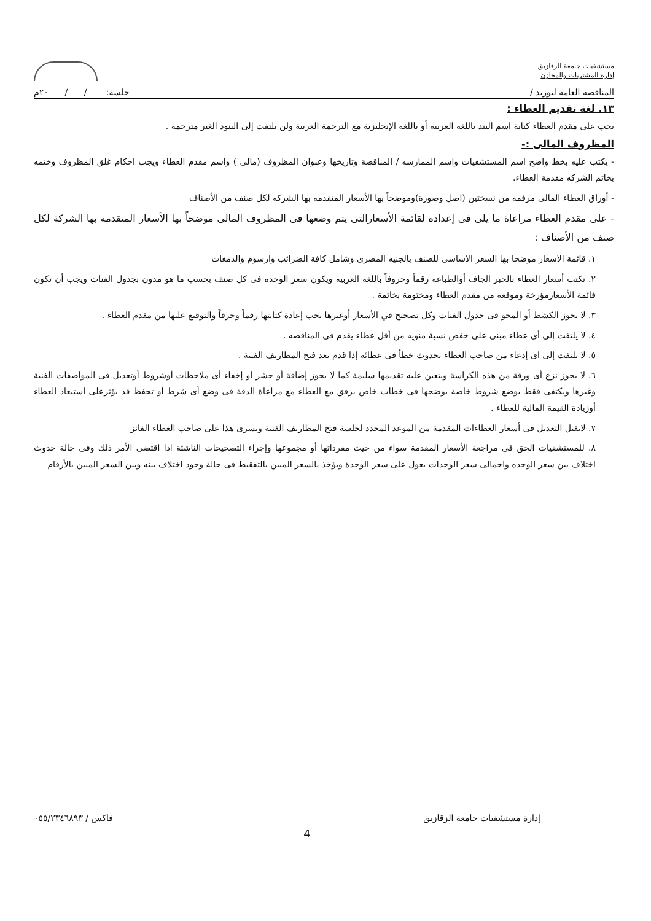مستشفيات جامعة الزقازيق
إدارة المشتريات والمخازن
المناقصه العامه لتوريد / جلسة: / / ٢٠م
١٣. لغة تقديم العطاء :
يجب على مقدم العطاء كتابة اسم البند باللغه العربيه أو باللغه الإنجليزية مع الترجمة العربية ولن يلتفت إلى البنود الغير مترجمة .
المظروف المالى :-
- يكتب عليه بخط واضح اسم المستشفيات واسم الممارسه / المناقصة وتاريخها وعنوان المظروف (مالى ) واسم مقدم العطاء ويجب احكام غلق المظروف وختمه بخاتم الشركه مقدمة العطاء.
- أوراق العطاء المالى مرقمه من نسختين (اصل وصورة)وموضحاً بها الأسعار المتقدمه بها الشركه لكل صنف من الأصناف
- على مقدم العطاء مراعاة ما يلى فى إعداده لقائمة الأسعارالتى يتم وضعها فى المظروف المالى موضحاً بها الأسعار المتقدمه بها الشركة لكل صنف من الأصناف :
١. قائمة الاسعار موضحا بها السعر الاساسى للصنف بالجنيه المصرى وشامل كافة الضرائب وارسوم والدمغات
٢. تكتب أسعار العطاء بالحبر الجاف أوالطباعه رقماً وحروفاً باللغه العربيه ويكون سعر الوحده فى كل صنف بحسب ما هو مدون بجدول الفنات ويجب أن تكون قائمة الأسعارمؤرخة وموقعه من مقدم العطاء ومختومة بخاتمة .
٣. لا يجوز الكشط أو المحو فى جدول الفنات وكل تصحيح في الأسعار أوغيرها يجب إعادة كتابتها رقماً وحرفاً والتوقيع عليها من مقدم العطاء .
٤. لا يلتفت إلى أى عطاء مبنى على خفض نسبة منويه من أقل عطاء يقدم فى المناقصه .
٥. لا يلتفت إلى اى إدعاء من صاحب العطاء بحدوث خطأ فى عطائه إذا قدم بعد فتح المظاريف الفنية .
٦. لا يجوز نزع أى ورقة من هذه الكراسة ويتعين عليه تقديمها سليمة كما لا يجوز إضافة أو حشر أو إخفاء أى ملاحظات أوشروط أوتعديل فى المواصفات الفنية وغيرها ويكتفى فقط بوضع شروط خاصة يوضحها فى خطاب خاص يرفق مع العطاء مع مراعاة الدقة فى وضع أى شرط أو تحفظ قد يؤثرعلى استبعاد العطاء أوزيادة القيمة المالية للعطاء .
٧. لايقبل التعديل فى أسعار العطاءات المقدمة من الموعد المحدد لجلسة فتح المظاريف الفنية ويسرى هذا على صاحب العطاء الفائز
٨. للمستشفيات الحق فى مراجعة الأسعار المقدمة سواء من حيث مفرداتها أو مجموعها وإجراء التصحيحات الناشئة اذا اقتضى الأمر ذلك وفى حالة حدوث اختلاف بين سعر الوحده واجمالى سعر الوحدات يعول على سعر الوحدة ويؤخذ بالسعر المبين بالتفقيط فى حالة وجود اختلاف بينه وبين السعر المبين بالأرقام
إدارة مستشفيات جامعة الزقازيق فاكس / ٠٥٥/٢٣٤٦٨٩٣
4